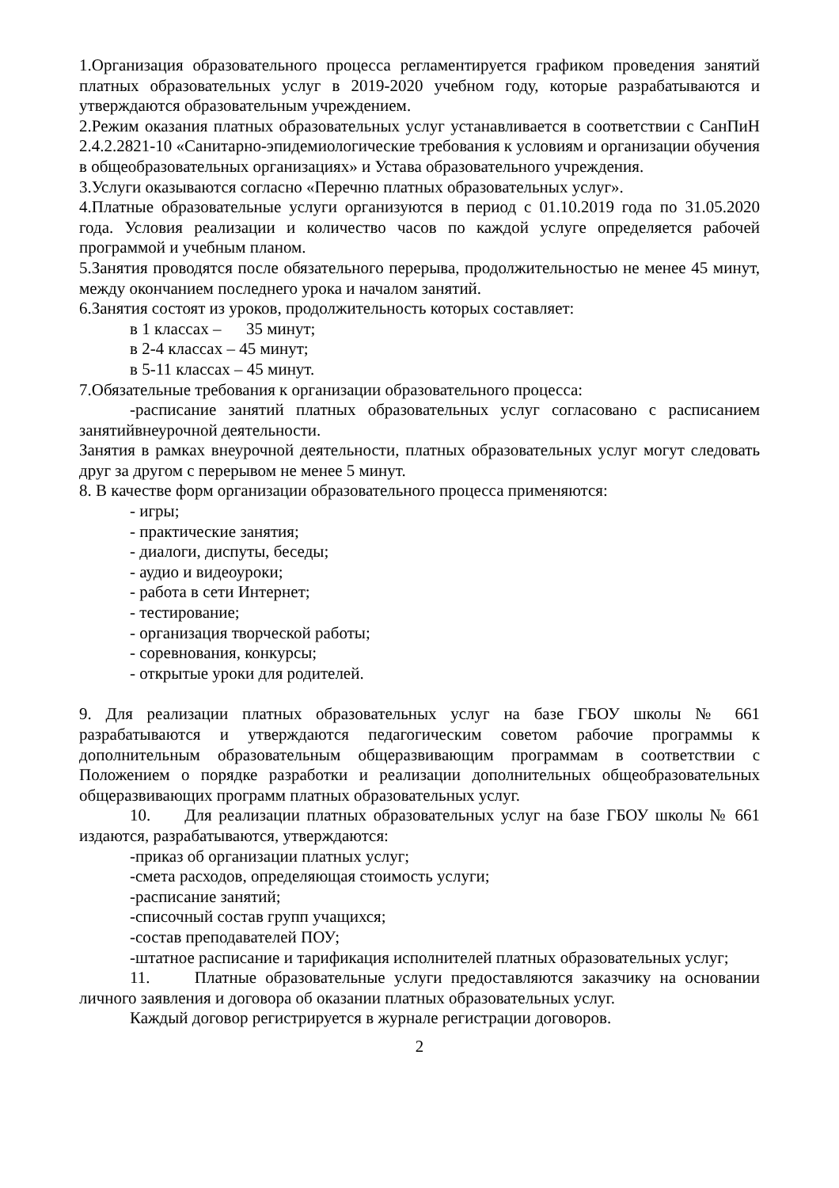1.Организация образовательного процесса регламентируется графиком проведения занятий платных образовательных услуг в 2019-2020 учебном году, которые разрабатываются и утверждаются образовательным учреждением.
2.Режим оказания платных образовательных услуг устанавливается в соответствии с СанПиН 2.4.2.2821-10 «Санитарно-эпидемиологические требования к условиям и организации обучения в общеобразовательных организациях» и Устава образовательного учреждения.
3.Услуги оказываются согласно «Перечню платных образовательных услуг».
4.Платные образовательные услуги организуются в период с 01.10.2019 года по 31.05.2020 года. Условия реализации и количество часов по каждой услуге определяется рабочей программой и учебным планом.
5.Занятия проводятся после обязательного перерыва, продолжительностью не менее 45 минут, между окончанием последнего урока и началом занятий.
6.Занятия состоят из уроков, продолжительность которых составляет:
в 1 классах – 35 минут;
в 2-4 классах – 45 минут;
в 5-11 классах – 45 минут.
7.Обязательные требования к организации образовательного процесса:
-расписание занятий платных образовательных услуг согласовано с расписанием занятийвнеурочной деятельности.
Занятия в рамках внеурочной деятельности, платных образовательных услуг могут следовать друг за другом с перерывом не менее 5 минут.
8. В качестве форм организации образовательного процесса применяются:
- игры;
- практические занятия;
- диалоги, диспуты, беседы;
- аудио и видеоуроки;
- работа в сети Интернет;
- тестирование;
- организация творческой работы;
- соревнования, конкурсы;
- открытые уроки для родителей.
9. Для реализации платных образовательных услуг на базе ГБОУ школы № 661 разрабатываются и утверждаются педагогическим советом рабочие программы к дополнительным образовательным общеразвивающим программам в соответствии с Положением о порядке разработки и реализации дополнительных общеобразовательных общеразвивающих программ платных образовательных услуг.
10. Для реализации платных образовательных услуг на базе ГБОУ школы № 661 издаются, разрабатываются, утверждаются:
-приказ об организации платных услуг;
-смета расходов, определяющая стоимость услуги;
-расписание занятий;
-списочный состав групп учащихся;
-состав преподавателей ПОУ;
-штатное расписание и тарификация исполнителей платных образовательных услуг;
11. Платные образовательные услуги предоставляются заказчику на основании личного заявления и договора об оказании платных образовательных услуг.
Каждый договор регистрируется в журнале регистрации договоров.
2